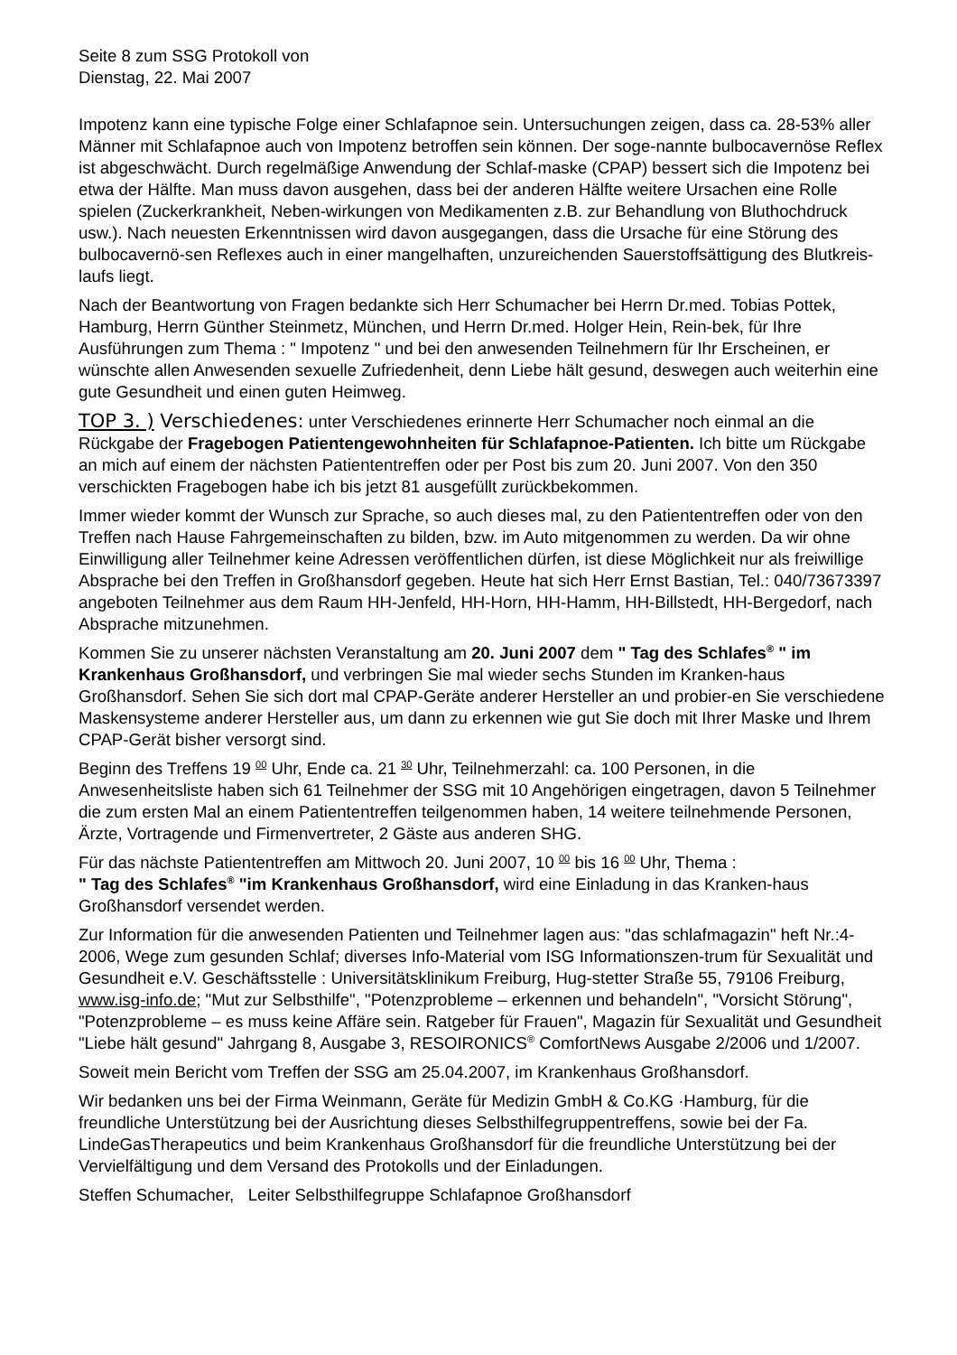Seite 8 zum SSG Protokoll von
Dienstag, 22. Mai 2007
Impotenz kann eine typische Folge einer Schlafapnoe sein. Untersuchungen zeigen, dass ca. 28-53% aller Männer mit Schlafapnoe auch von Impotenz betroffen sein können. Der soge-nannte bulbocavernöse Reflex ist abgeschwächt. Durch regelmäßige Anwendung der Schlaf-maske (CPAP) bessert sich die Impotenz bei etwa der Hälfte. Man muss davon ausgehen, dass bei der anderen Hälfte weitere Ursachen eine Rolle spielen (Zuckerkrankheit, Neben-wirkungen von Medikamenten z.B. zur Behandlung von Bluthochdruck usw.). Nach neuesten Erkenntnissen wird davon ausgegangen, dass die Ursache für eine Störung des bulbocavernö-sen Reflexes auch in einer mangelhaften, unzureichenden Sauerstoffsättigung des Blutkreis-laufs liegt.
Nach der Beantwortung von Fragen bedankte sich Herr Schumacher bei Herrn Dr.med. Tobias Pottek, Hamburg, Herrn Günther Steinmetz, München, und Herrn Dr.med. Holger Hein, Rein-bek, für Ihre Ausführungen zum Thema : " Impotenz " und bei den anwesenden Teilnehmern für Ihr Erscheinen, er wünschte allen Anwesenden sexuelle Zufriedenheit, denn Liebe hält gesund, deswegen auch weiterhin eine gute Gesundheit und einen guten Heimweg.
TOP 3. ) Verschiedenes: unter Verschiedenes erinnerte Herr Schumacher noch einmal an die Rückgabe der Fragebogen Patientengewohnheiten für Schlafapnoe-Patienten. Ich bitte um Rückgabe an mich auf einem der nächsten Patiententreffen oder per Post bis zum 20. Juni 2007. Von den 350 verschickten Fragebogen habe ich bis jetzt 81 ausgefüllt zurückbekommen.
Immer wieder kommt der Wunsch zur Sprache, so auch dieses mal, zu den Patiententreffen oder von den Treffen nach Hause Fahrgemeinschaften zu bilden, bzw. im Auto mitgenommen zu werden. Da wir ohne Einwilligung aller Teilnehmer keine Adressen veröffentlichen dürfen, ist diese Möglichkeit nur als freiwillige Absprache bei den Treffen in Großhansdorf gegeben. Heute hat sich Herr Ernst Bastian, Tel.: 040/73673397 angeboten Teilnehmer aus dem Raum HH-Jenfeld, HH-Horn, HH-Hamm, HH-Billstedt, HH-Bergedorf, nach Absprache mitzunehmen.
Kommen Sie zu unserer nächsten Veranstaltung am 20. Juni 2007 dem " Tag des Schlafes<sup>®</sup> " im Krankenhaus Großhansdorf, und verbringen Sie mal wieder sechs Stunden im Kranken-haus Großhansdorf. Sehen Sie sich dort mal CPAP-Geräte anderer Hersteller an und probier-en Sie verschiedene Maskensysteme anderer Hersteller aus, um dann zu erkennen wie gut Sie doch mit Ihrer Maske und Ihrem CPAP-Gerät bisher versorgt sind.
Beginn des Treffens 19 <sup>00</sup> Uhr, Ende ca. 21 <sup>30</sup> Uhr, Teilnehmerzahl: ca. 100 Personen, in die Anwesenheitsliste haben sich 61 Teilnehmer der SSG mit 10 Angehörigen eingetragen, davon 5 Teilnehmer die zum ersten Mal an einem Patiententreffen teilgenommen haben, 14 weitere teilnehmende Personen, Ärzte, Vortragende und Firmenvertreter, 2 Gäste aus anderen SHG.
Für das nächste Patiententreffen am Mittwoch 20. Juni 2007, 10 <sup>00</sup> bis 16 <sup>00</sup> Uhr, Thema :
" Tag des Schlafes<sup>®</sup> "im Krankenhaus Großhansdorf, wird eine Einladung in das Kranken-haus Großhansdorf versendet werden.
Zur Information für die anwesenden Patienten und Teilnehmer lagen aus: "das schlafmagazin" heft Nr.:4-2006, Wege zum gesunden Schlaf; diverses Info-Material vom ISG Informationszen-trum für Sexualität und Gesundheit e.V. Geschäftsstelle : Universitätsklinikum Freiburg, Hug-stetter Straße 55, 79106 Freiburg, www.isg-info.de; "Mut zur Selbsthilfe", "Potenzprobleme – erkennen und behandeln", "Vorsicht Störung", "Potenzprobleme – es muss keine Affäre sein. Ratgeber für Frauen", Magazin für Sexualität und Gesundheit "Liebe hält gesund" Jahrgang 8, Ausgabe 3, RESOIRONICS<sup>®</sup> ComfortNews Ausgabe 2/2006 und 1/2007.
Soweit mein Bericht vom Treffen der SSG am 25.04.2007, im Krankenhaus Großhansdorf.
Wir bedanken uns bei der Firma Weinmann, Geräte für Medizin GmbH & Co.KG ·Hamburg, für die freundliche Unterstützung bei der Ausrichtung dieses Selbsthilfegruppentreffens, sowie bei der Fa. LindeGasTherapeutics und beim Krankenhaus Großhansdorf für die freundliche Unterstützung bei der Vervielfältigung und dem Versand des Protokolls und der Einladungen.
Steffen Schumacher, Leiter Selbsthilfegruppe Schlafapnoe Großhansdorf